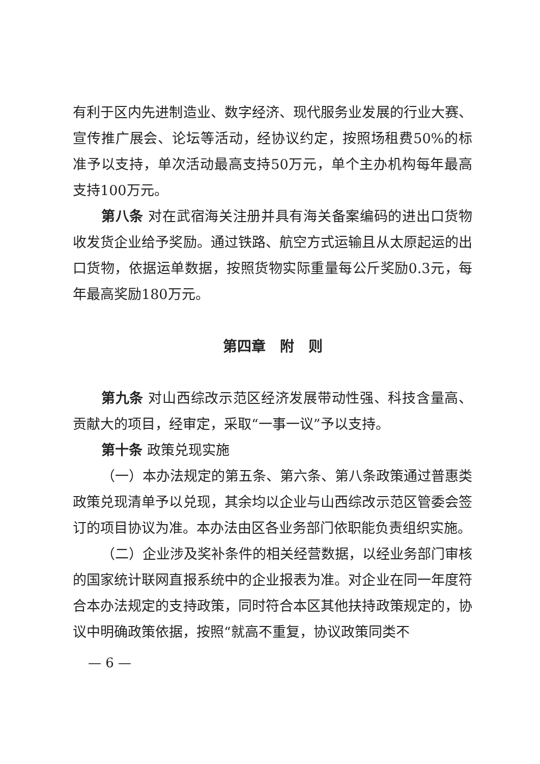有利于区内先进制造业、数字经济、现代服务业发展的行业大赛、宣传推广展会、论坛等活动，经协议约定，按照场租费50%的标准予以支持，单次活动最高支持50万元，单个主办机构每年最高支持100万元。
第八条 对在武宿海关注册并具有海关备案编码的进出口货物收发货企业给予奖励。通过铁路、航空方式运输且从太原起运的出口货物，依据运单数据，按照货物实际重量每公斤奖励0.3元，每年最高奖励180万元。
第四章　附　则
第九条 对山西综改示范区经济发展带动性强、科技含量高、贡献大的项目，经审定，采取“一事一议”予以支持。
第十条 政策兑现实施
（一）本办法规定的第五条、第六条、第八条政策通过普惠类政策兑现清单予以兑现，其余均以企业与山西综改示范区管委会签订的项目协议为准。本办法由区各业务部门依职能负责组织实施。
（二）企业涉及奖补条件的相关经营数据，以经业务部门审核的国家统计联网直报系统中的企业报表为准。对企业在同一年度符合本办法规定的支持政策，同时符合本区其他扶持政策规定的，协议中明确政策依据，按照“就高不重复，协议政策同类不
— 6 —